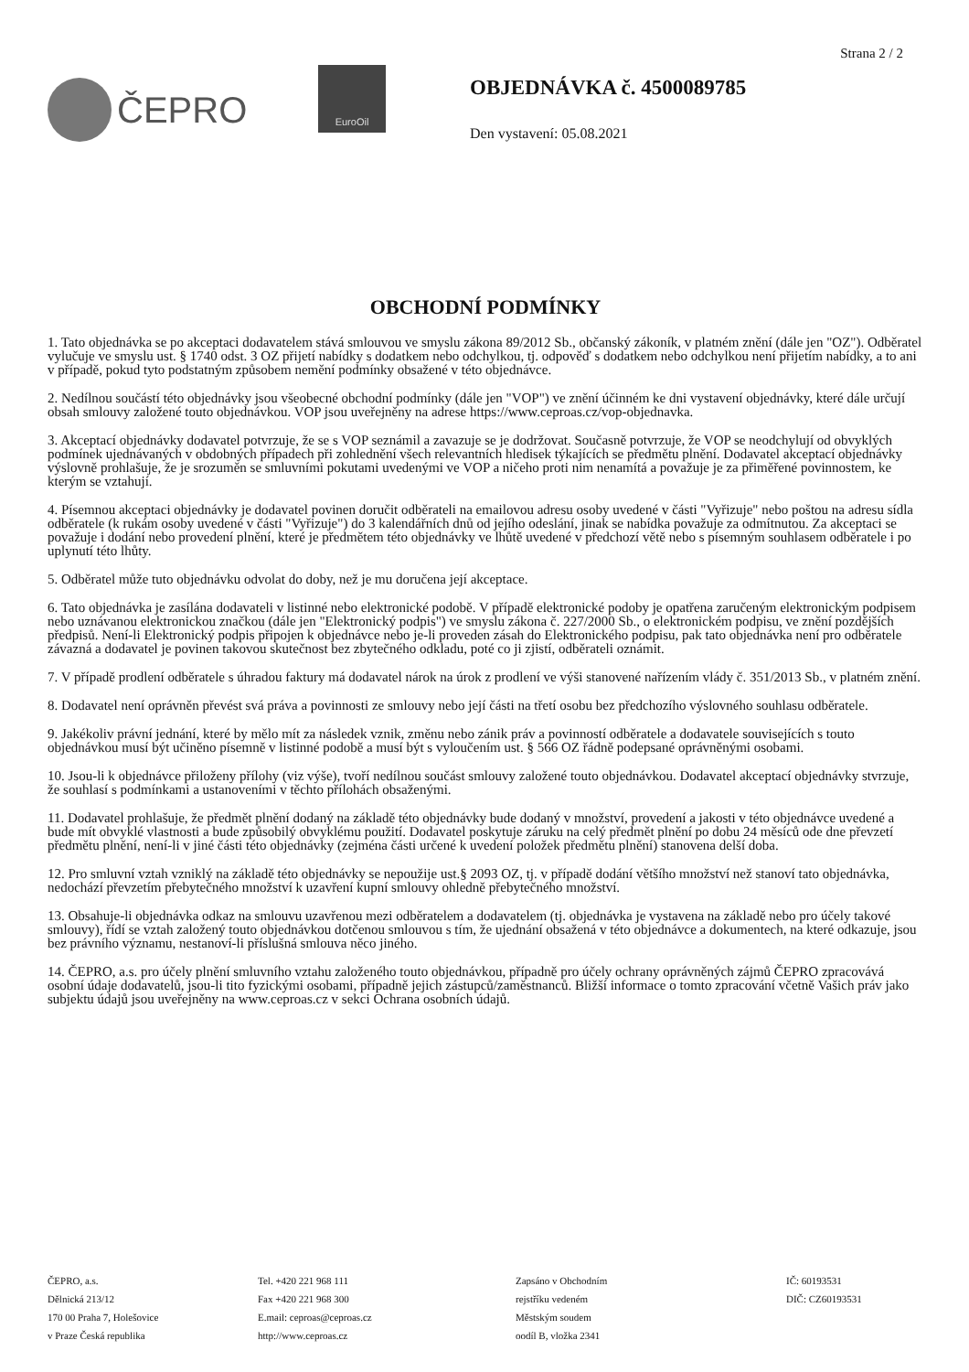Strana 2 / 2
ČEPRO
EuroOil
OBJEDNÁVKA č. 4500089785
Den vystavení: 05.08.2021
OBCHODNÍ PODMÍNKY
1. Tato objednávka se po akceptaci dodavatelem stává smlouvou ve smyslu zákona 89/2012 Sb., občanský zákoník, v platném znění (dále jen "OZ"). Odběratel vylučuje ve smyslu ust. § 1740 odst. 3 OZ přijetí nabídky s dodatkem nebo odchylkou, tj. odpověď s dodatkem nebo odchylkou není přijetím nabídky, a to ani v případě, pokud tyto podstatným způsobem nemění podmínky obsažené v této objednávce.
2. Nedílnou součástí této objednávky jsou všeobecné obchodní podmínky (dále jen "VOP") ve znění účinném ke dni vystavení objednávky, které dále určují obsah smlouvy založené touto objednávkou. VOP jsou uveřejněny na adrese https://www.ceproas.cz/vop-objednavka.
3. Akceptací objednávky dodavatel potvrzuje, že se s VOP seznámil a zavazuje se je dodržovat. Současně potvrzuje, že VOP se neodchylují od obvyklých podmínek ujednávaných v obdobných případech při zohlednění všech relevantních hledisek týkajících se předmětu plnění. Dodavatel akceptací objednávky výslovně prohlašuje, že je srozuměn se smluvními pokutami uvedenými ve VOP a ničeho proti nim nenamítá a považuje je za přiměřené povinnostem, ke kterým se vztahují.
4. Písemnou akceptaci objednávky je dodavatel povinen doručit odběrateli na emailovou adresu osoby uvedené v části "Vyřizuje" nebo poštou na adresu sídla odběratele (k rukám osoby uvedené v části "Vyřizuje") do 3 kalendářních dnů od jejího odeslání, jinak se nabídka považuje za odmítnutou. Za akceptaci se považuje i dodání nebo provedení plnění, které je předmětem této objednávky ve lhůtě uvedené v předchozí větě nebo s písemným souhlasem odběratele i po uplynutí této lhůty.
5. Odběratel může tuto objednávku odvolat do doby, než je mu doručena její akceptace.
6. Tato objednávka je zasílána dodavateli v listinné nebo elektronické podobě. V případě elektronické podoby je opatřena zaručeným elektronickým podpisem nebo uznávanou elektronickou značkou (dále jen "Elektronický podpis") ve smyslu zákona č. 227/2000 Sb., o elektronickém podpisu, ve znění pozdějších předpisů. Není-li Elektronický podpis připojen k objednávce nebo je-li proveden zásah do Elektronického podpisu, pak tato objednávka není pro odběratele závazná a dodavatel je povinen takovou skutečnost bez zbytečného odkladu, poté co ji zjistí, odběrateli oznámit.
7. V případě prodlení odběratele s úhradou faktury má dodavatel nárok na úrok z prodlení ve výši stanovené nařízením vlády č. 351/2013 Sb., v platném znění.
8. Dodavatel není oprávněn převést svá práva a povinnosti ze smlouvy nebo její části na třetí osobu bez předchozího výslovného souhlasu odběratele.
9. Jakékoliv právní jednání, které by mělo mít za následek vznik, změnu nebo zánik práv a povinností odběratele a dodavatele souvisejících s touto objednávkou musí být učiněno písemně v listinné podobě a musí být s vyloučením ust. § 566 OZ řádně podepsané oprávněnými osobami.
10. Jsou-li k objednávce přiloženy přílohy (viz výše), tvoří nedílnou součást smlouvy založené touto objednávkou. Dodavatel akceptací objednávky stvrzuje, že souhlasí s podmínkami a ustanoveními v těchto přílohách obsaženými.
11. Dodavatel prohlašuje, že předmět plnění dodaný na základě této objednávky bude dodaný v množství, provedení a jakosti v této objednávce uvedené a bude mít obvyklé vlastnosti a bude způsobilý obvyklému použití. Dodavatel poskytuje záruku na celý předmět plnění po dobu 24 měsíců ode dne převzetí předmětu plnění, není-li v jiné části této objednávky (zejména části určené k uvedení položek předmětu plnění) stanovena delší doba.
12. Pro smluvní vztah vzniklý na základě této objednávky se nepoužije ust.§ 2093 OZ, tj. v případě dodání většího množství než stanoví tato objednávka, nedochází převzetím přebytečného množství k uzavření kupní smlouvy ohledně přebytečného množství.
13. Obsahuje-li objednávka odkaz na smlouvu uzavřenou mezi odběratelem a dodavatelem (tj. objednávka je vystavena na základě nebo pro účely takové smlouvy), řídí se vztah založený touto objednávkou dotčenou smlouvou s tím, že ujednání obsažená v této objednávce a dokumentech, na které odkazuje, jsou bez právního významu, nestanoví-li příslušná smlouva něco jiného.
14. ČEPRO, a.s. pro účely plnění smluvního vztahu založeného touto objednávkou, případně pro účely ochrany oprávněných zájmů ČEPRO zpracovává osobní údaje dodavatelů, jsou-li tito fyzickými osobami, případně jejich zástupců/zaměstnanců. Bližší informace o tomto zpracování včetně Vašich práv jako subjektu údajů jsou uveřejněny na www.ceproas.cz v sekci Ochrana osobních údajů.
ČEPRO, a.s.
Dělnická 213/12
170 00 Praha 7, Holešovice
v Praze Česká republika
Tel. +420 221 968 111
Fax +420 221 968 300
E.mail: ceproas@ceproas.cz
http://www.ceproas.cz
Zapsáno v Obchodním
rejstříku vedeném
Městským soudem
oodíl B, vložka 2341
IČ: 60193531
DIČ: CZ60193531